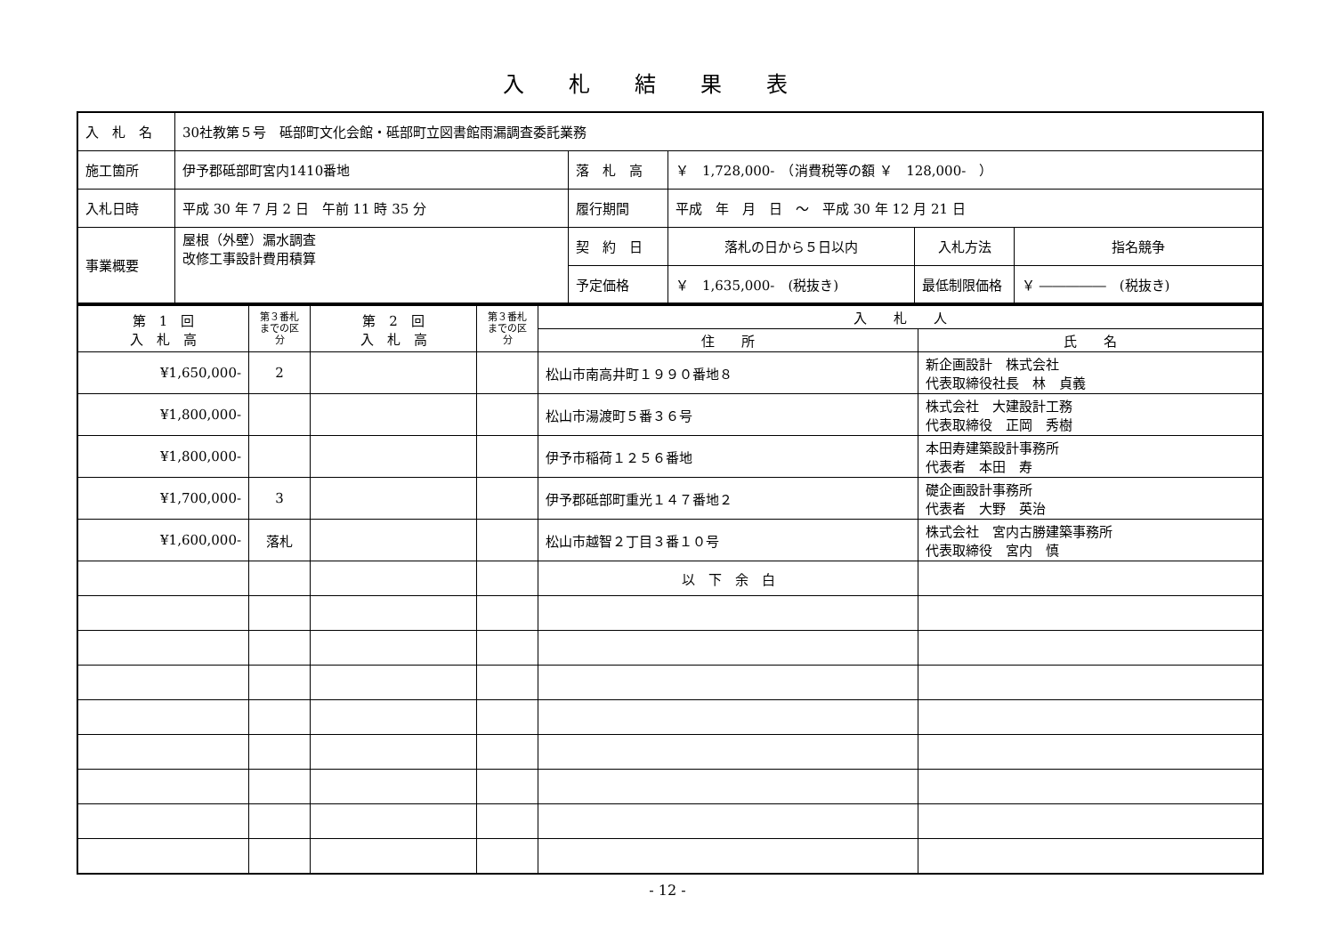入札結果表
| 入 札 名 | 30社教第５号 砥部町文化会館・砥部町立図書館雨漏調査委託業務 | | | | |
| 施工箇所 | 伊予郡砥部町宮内1410番地 | 落 札 高 | ￥ 1,728,000- （消費税等の額 ￥ 128,000- ） | | |
| 入札日時 | 平成 30 年 7 月 2 日 午前 11 時 35 分 | 履行期間 | 平成 年 月 日 ～ 平成 30 年 12 月 21 日 | | |
| 事業概要 | 屋根（外壁）漏水調査 改修工事設計費用積算 | 契 約 日 | 落札の日から５日以内 | 入札方法 | 指名競争 |
| | | 予定価格 | ￥ 1,635,000- (税抜き) | 最低制限価格 | ￥ ――――― (税抜き) |
| 第 1 回 入 札 高 | 第３番札までの区分 | 第 2 回 入 札 高 | 第３番札までの区分 | 入 札 人 | |
| --- | --- | --- | --- | --- | --- |
| | | | | 住 所 | 氏 名 |
| ¥1,650,000- | 2 | | | 松山市南高井町１９９０番地８ | 新企画設計 株式会社 代表取締役社長 林 貞義 |
| ¥1,800,000- | | | | 松山市湯渡町５番３６号 | 株式会社 大建設計工務 代表取締役 正岡 秀樹 |
| ¥1,800,000- | | | | 伊予市稲荷１２５６番地 | 本田寿建築設計事務所 代表者 本田 寿 |
| ¥1,700,000- | 3 | | | 伊予郡砥部町重光１４７番地２ | 礎企画設計事務所 代表者 大野 英治 |
| ¥1,600,000- | 落札 | | | 松山市越智２丁目３番１０号 | 株式会社 宮内古勝建築事務所 代表取締役 宮内 慎 |
| | | | | 以 下 余 白 | |
- 12 -